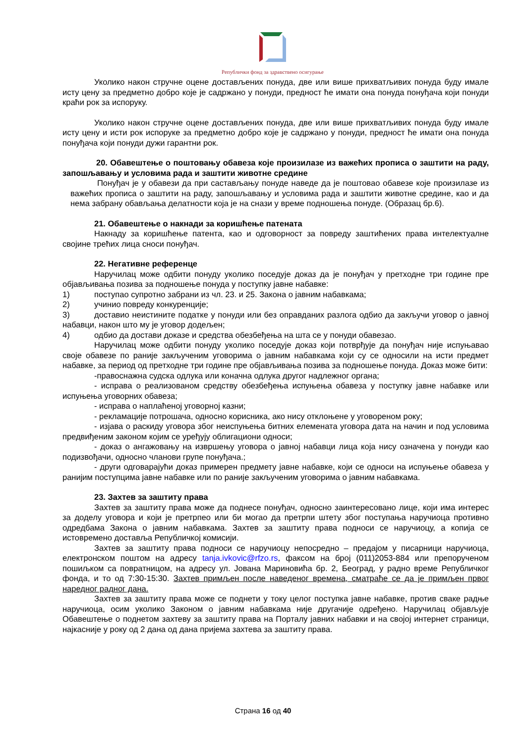Републички фонд за здравствено осигурање
Уколико након стручне оцене достављених понуда, две или више прихватљивих понуда буду имале исту цену за предметно добро које је садржано у понуди, предност ће имати она понуда понуђача који понуди краћи рок за испоруку.
Уколико након стручне оцене достављених понуда, две или више прихватљивих понуда буду имале исту цену и исти рок испоруке за предметно добро које је садржано у понуди, предност ће имати она понуда понуђача који понуди дужи гарантни рок.
20. Обавештење о поштовању обавеза које произилазе из важећих прописа о заштити на раду, запошљавању и условима рада и заштити животне средине
Понуђач је у обавези да при састављању понуде наведе да је поштовао обавезе које произилазе из важећих прописа о заштити на раду, запошљавању и условима рада и заштити животне средине, као и да нема забрану обављања делатности која је на снази у време подношења понуде. (Образац бр.6).
21. Обавештење о накнади за коришћење патената
Накнаду за коришћење патента, као и одговорност за повреду заштићених права интелектуалне својине трећих лица сноси понуђач.
22. Негативне референце
Наручилац може одбити понуду уколико поседује доказ да је понуђач у претходне три године пре објављивања позива за подношење понуда у поступку јавне набавке:
1) поступао супротно забрани из чл. 23. и 25. Закона о јавним набавкама;
2) учинио повреду конкуренције;
3) доставио неистините податке у понуди или без оправданих разлога одбио да закључи уговор о јавној набавци, након што му је уговор додељен;
4) одбио да достави доказе и средства обезбеђења на шта се у понуди обавезао.
Наручилац може одбити понуду уколико поседује доказ који потврђује да понуђач није испуњавао своје обавезе по раније закљученим уговорима о јавним набавкама који су се односили на исти предмет набавке, за период од претходне три године пре објављивања позива за подношење понуда. Доказ може бити:
-правоснажна судска одлука или коначна одлука другог надлежног органа;
- исправа о реализованом средству обезбеђења испуњења обавеза у поступку јавне набавке или испуњења уговорних обавеза;
- исправа о наплаћеној уговорној казни;
- рекламације потрошача, односно корисника, ако нису отклоњене у уговореном року;
- изјава о раскиду уговора због неиспуњења битних елемената уговора дата на начин и под условима предвиђеним законом којим се уређују облигациони односи;
- доказ о ангажовању на извршењу уговора о јавној набавци лица која нису означена у понуди као подизвођачи, односно чланови групе понуђача.;
- други одговарајући доказ примерен предмету јавне набавке, који се односи на испуњење обавеза у ранијим поступцима јавне набавке или по раније закљученим уговорима о јавним набавкама.
23. Захтев за заштиту права
Захтев за заштиту права може да поднесе понуђач, односно заинтересовано лице, који има интерес за доделу уговора и који је претрпео или би могао да претрпи штету због поступања наручиоца противно одредбама Закона о јавним набавкама. Захтев за заштиту права подноси се наручиоцу, а копија се истовремено доставља Републичкој комисији.
Захтев за заштиту права подноси се наручиоцу непосредно – предајом у писарници наручиоца, електронском поштом на адресу tanja.ivkovic@rfzo.rs, факсом на број (011)2053-884 или препорученом пошиљком са повратницом, на адресу ул. Јована Мариновића бр. 2, Београд, у радно време Републичког фонда, и то од 7:30-15:30. Захтев примљен после наведеног времена, сматраће се да је примљен првог наредног радног дана.
Захтев за заштиту права може се поднети у току целог поступка јавне набавке, против сваке радње наручиоца, осим уколико Законом о јавним набавкама није другачије одређено. Наручилац објављује Обавештење о поднетом захтеву за заштиту права на Порталу јавних набавки и на својој интернет страници, најкасније у року од 2 дана од дана пријема захтева за заштиту права.
Страна 16 од 40